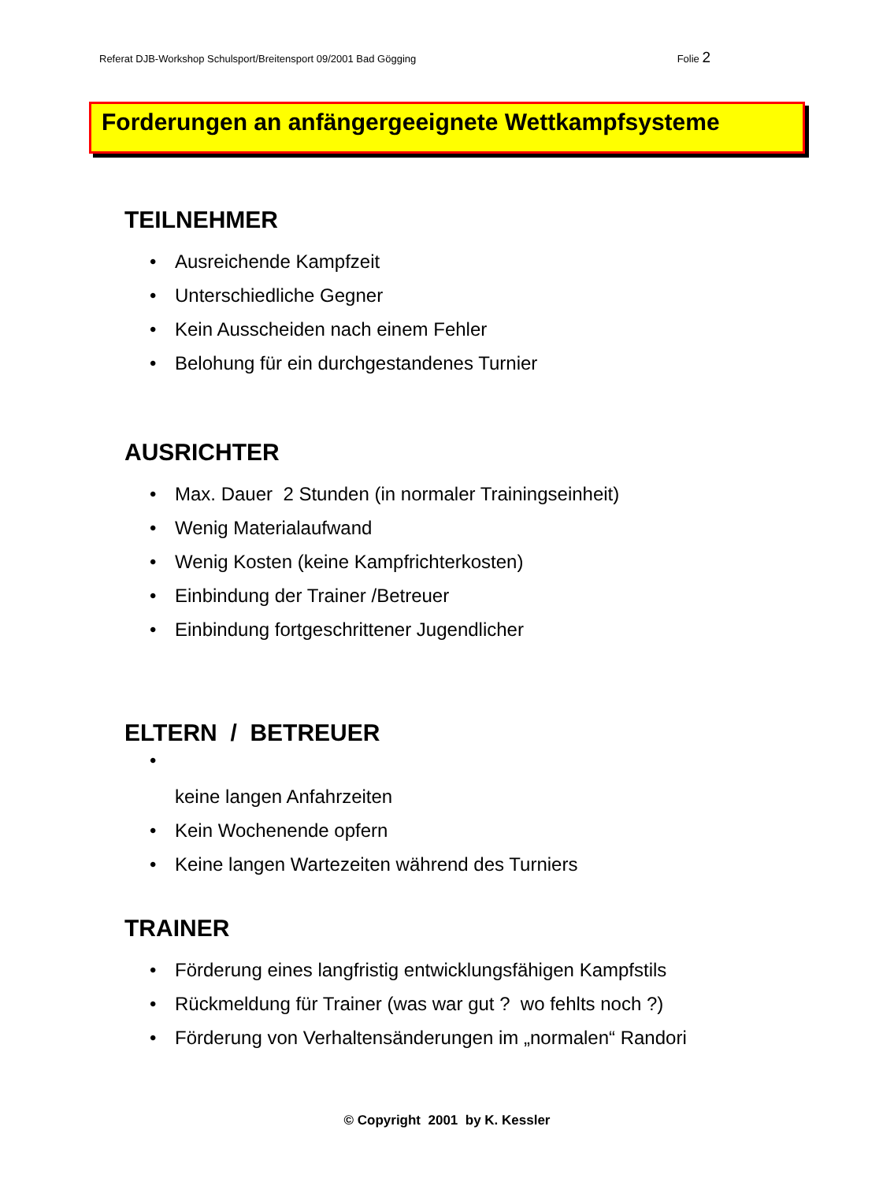Referat DJB-Workshop Schulsport/Breitensport 09/2001 Bad Gögging Folie 2
Forderungen an anfängergeeignete Wettkampfsysteme
TEILNEHMER
• Ausreichende Kampfzeit
• Unterschiedliche Gegner
• Kein Ausscheiden nach einem Fehler
• Belohung für ein durchgestandenes Turnier
AUSRICHTER
• Max. Dauer 2 Stunden (in normaler Trainingseinheit)
• Wenig Materialaufwand
• Wenig Kosten (keine Kampfrichterkosten)
• Einbindung der Trainer /Betreuer
• Einbindung fortgeschrittener Jugendlicher
ELTERN / BETREUER
•
keine langen Anfahrzeiten
• Kein Wochenende opfern
• Keine langen Wartezeiten während des Turniers
TRAINER
• Förderung eines langfristig entwicklungsfähigen Kampfstils
• Rückmeldung für Trainer (was war gut ? wo fehlts noch ?)
• Förderung von Verhaltensänderungen im „normalen“ Randori
© Copyright 2001 by K. Kessler